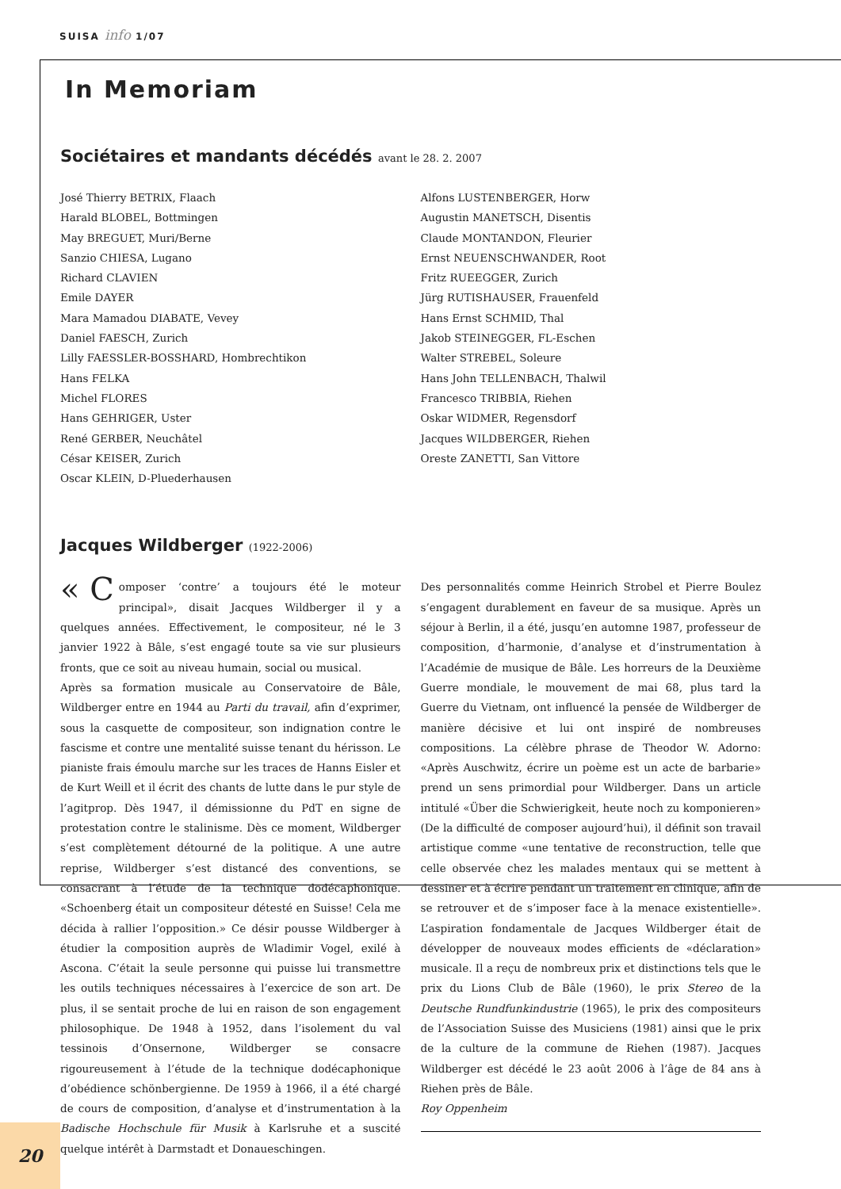SUISA info 1/07
In Memoriam
Sociétaires et mandants décédés avant le 28. 2. 2007
José Thierry BETRIX, Flaach
Harald BLOBEL, Bottmingen
May BREGUET, Muri/Berne
Sanzio CHIESA, Lugano
Richard CLAVIEN
Emile DAYER
Mara Mamadou DIABATE, Vevey
Daniel FAESCH, Zurich
Lilly FAESSLER-BOSSHARD, Hombrechtikon
Hans FELKA
Michel FLORES
Hans GEHRIGER, Uster
René GERBER, Neuchâtel
César KEISER, Zurich
Oscar KLEIN, D-Pluederhausen
Alfons LUSTENBERGER, Horw
Augustin MANETSCH, Disentis
Claude MONTANDON, Fleurier
Ernst NEUENSCHWANDER, Root
Fritz RUEEGGER, Zurich
Jürg RUTISHAUSER, Frauenfeld
Hans Ernst SCHMID, Thal
Jakob STEINEGGER, FL-Eschen
Walter STREBEL, Soleure
Hans John TELLENBACH, Thalwil
Francesco TRIBBIA, Riehen
Oskar WIDMER, Regensdorf
Jacques WILDBERGER, Riehen
Oreste ZANETTI, San Vittore
Jacques Wildberger (1922-2006)
« C omposer ‘contre’ a toujours été le moteur principal», disait Jacques Wildberger il y a quelques années. Effectivement, le compositeur, né le 3 janvier 1922 à Bâle, s’est engagé toute sa vie sur plusieurs fronts, que ce soit au niveau humain, social ou musical.
Après sa formation musicale au Conservatoire de Bâle, Wildberger entre en 1944 au Parti du travail, afin d’exprimer, sous la casquette de compositeur, son indignation contre le fascisme et contre une mentalité suisse tenant du hérisson. Le pianiste frais émoulu marche sur les traces de Hanns Eisler et de Kurt Weill et il écrit des chants de lutte dans le pur style de l’agitprop. Dès 1947, il démissionne du PdT en signe de protestation contre le stalinisme. Dès ce moment, Wildberger s’est complètement détourné de la politique. A une autre reprise, Wildberger s’est distancé des conventions, se consacrant à l’étude de la technique dodécaphonique. «Schoenberg était un compositeur détesté en Suisse! Cela me décida à rallier l’opposition.» Ce désir pousse Wildberger à étudier la composition auprès de Wladimir Vogel, exilé à Ascona. C’était la seule personne qui puisse lui transmettre les outils techniques nécessaires à l’exercice de son art. De plus, il se sentait proche de lui en raison de son engagement philosophique. De 1948 à 1952, dans l’isolement du val tessinois d’Onsernone, Wildberger se consacre rigoureusement à l’étude de la technique dodécaphonique d’obédience schönbergienne. De 1959 à 1966, il a été chargé de cours de composition, d’analyse et d’instrumentation à la Badische Hochschule für Musik à Karlsruhe et a suscité quelque intérêt à Darmstadt et Donaueschingen.
Des personnalités comme Heinrich Strobel et Pierre Boulez s’engagent durablement en faveur de sa musique. Après un séjour à Berlin, il a été, jusqu’en automne 1987, professeur de composition, d’harmonie, d’analyse et d’instrumentation à l’Académie de musique de Bâle. Les horreurs de la Deuxième Guerre mondiale, le mouvement de mai 68, plus tard la Guerre du Vietnam, ont influencé la pensée de Wildberger de manière décisive et lui ont inspiré de nombreuses compositions. La célèbre phrase de Theodor W. Adorno: «Après Auschwitz, écrire un poème est un acte de barbarie» prend un sens primordial pour Wildberger. Dans un article intitulé «Über die Schwierigkeit, heute noch zu komponieren» (De la difficulté de composer aujourd’hui), il définit son travail artistique comme «une tentative de reconstruction, telle que celle observée chez les malades mentaux qui se mettent à dessiner et à écrire pendant un traitement en clinique, afin de se retrouver et de s’imposer face à la menace existentielle». L’aspiration fondamentale de Jacques Wildberger était de développer de nouveaux modes efficients de «déclaration» musicale. Il a reçu de nombreux prix et distinctions tels que le prix du Lions Club de Bâle (1960), le prix Stereo de la Deutsche Rundfunkindustrie (1965), le prix des compositeurs de l’Association Suisse des Musiciens (1981) ainsi que le prix de la culture de la commune de Riehen (1987). Jacques Wildberger est décédé le 23 août 2006 à l’âge de 84 ans à Riehen près de Bâle.
Roy Oppenheim
20